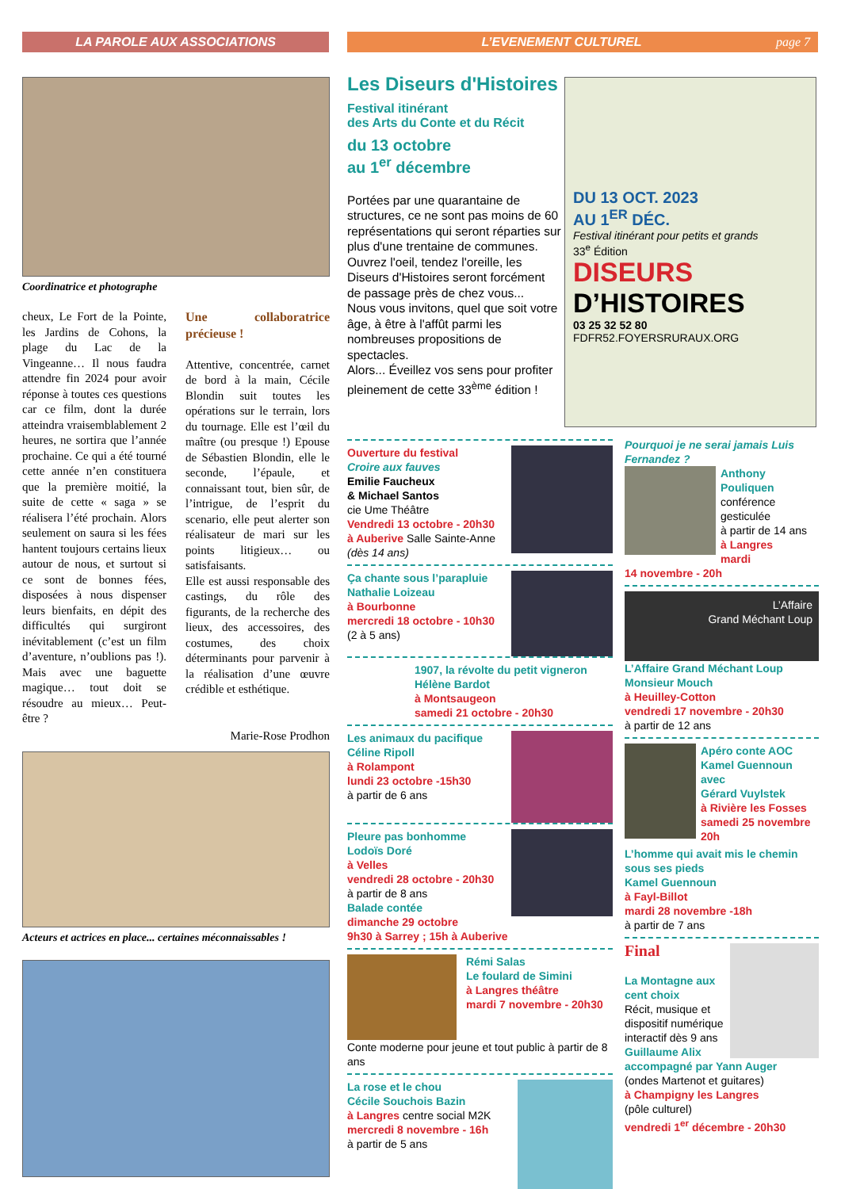LA PAROLE AUX ASSOCIATIONS L’EVENEMENT CULTUREL page 7
Coordinatrice et photographe
cheux, Le Fort de la Pointe, les Jardins de Cohons, la plage du Lac de la Vingeanne… Il nous faudra attendre fin 2024 pour avoir réponse à toutes ces questions car ce film, dont la durée atteindra vraisemblablement 2 heures, ne sortira que l’année prochaine. Ce qui a été tourné cette année n’en constituera que la première moitié, la suite de cette « saga » se réalisera l’été prochain. Alors seulement on saura si les fées hantent toujours certains lieux autour de nous, et surtout si ce sont de bonnes fées, disposées à nous dispenser leurs bienfaits, en dépit des difficultés qui surgiront inévitablement (c’est un film d’aventure, n’oublions pas !). Mais avec une baguette magique… tout doit se résoudre au mieux… Peut-être ?
Une collaboratrice précieuse !
Attentive, concentrée, carnet de bord à la main, Cécile Blondin suit toutes les opérations sur le terrain, lors du tournage. Elle est l’œil du maître (ou presque !) Epouse de Sébastien Blondin, elle le seconde, l’épaule, et connaissant tout, bien sûr, de l’intrigue, de l’esprit du scenario, elle peut alerter son réalisateur de mari sur les points litigieux… ou satisfaisants.
Elle est aussi responsable des castings, du rôle des figurants, de la recherche des lieux, des accessoires, des costumes, des choix déterminants pour parvenir à la réalisation d’une œuvre crédible et esthétique.
Marie-Rose Prodhon
Acteurs et actrices en place... certaines méconnaissables !
Les Diseurs d'Histoires
Festival itinérant
des Arts du Conte et du Récit
du 13 octobre
au 1<sup>er</sup> décembre
Portées par une quarantaine de structures, ce ne sont pas moins de 60 représentations qui seront réparties sur plus d'une trentaine de communes.
Ouvrez l'oeil, tendez l'oreille, les Diseurs d'Histoires seront forcément de passage près de chez vous...
Nous vous invitons, quel que soit votre âge, à être à l'affût parmi les nombreuses propositions de spectacles.
Alors... Éveillez vos sens pour profiter pleinement de cette 33<sup>ème</sup> édition !
DU 13 OCT. 2023
AU 1<sup>ER</sup> DÉC.
Festival itinérant pour petits et grands
33<sup>e</sup> Édition
DISEURS
D’HISTOIRES
03 25 32 52 80 FDFR52.FOYERSRURAUX.ORG
Ouverture du festival
Croire aux fauves
Emilie Faucheux
& Michael Santos
cie Ume Théâtre
Vendredi 13 octobre - 20h30
à Auberive Salle Sainte-Anne
(dès 14 ans)
Ça chante sous l’parapluie
Nathalie Loizeau
à Bourbonne
mercredi 18 octobre - 10h30
(2 à 5 ans)
1907, la révolte du petit vigneron
Hélène Bardot
à Montsaugeon
samedi 21 octobre - 20h30
Les animaux du pacifique
Céline Ripoll
à Rolampont
lundi 23 octobre -15h30
à partir de 6 ans
Pleure pas bonhomme
Lodoïs Doré
à Velles
vendredi 28 octobre - 20h30
à partir de 8 ans
Balade contée
dimanche 29 octobre
9h30 à Sarrey ; 15h à Auberive
Rémi Salas
Le foulard de Simini
à Langres théâtre
mardi 7 novembre - 20h30
Conte moderne pour jeune et tout public à partir de 8 ans
La rose et le chou
Cécile Souchois Bazin
à Langres centre social M2K
mercredi 8 novembre - 16h
à partir de 5 ans
Pourquoi je ne serai jamais Luis Fernandez ?
Anthony Pouliquen
conférence gesticulée
à partir de 14 ans
à Langres
mardi
14 novembre - 20h
L’Affaire
Grand Méchant Loup
L’Affaire Grand Méchant Loup
Monsieur Mouch
à Heuilley-Cotton
vendredi 17 novembre - 20h30
à partir de 12 ans
Apéro conte AOC
Kamel Guennoun
avec
Gérard Vuylstek
à Rivière les Fosses
samedi 25 novembre
20h
L’homme qui avait mis le chemin sous ses pieds
Kamel Guennoun
à Fayl-Billot
mardi 28 novembre -18h
à partir de 7 ans
Final
La Montagne aux cent choix
Récit, musique et dispositif numérique interactif dès 9 ans
Guillaume Alix accompagné par Yann Auger
(ondes Martenot et guitares)
à Champigny les Langres
(pôle culturel)
vendredi 1<sup>er</sup> décembre - 20h30